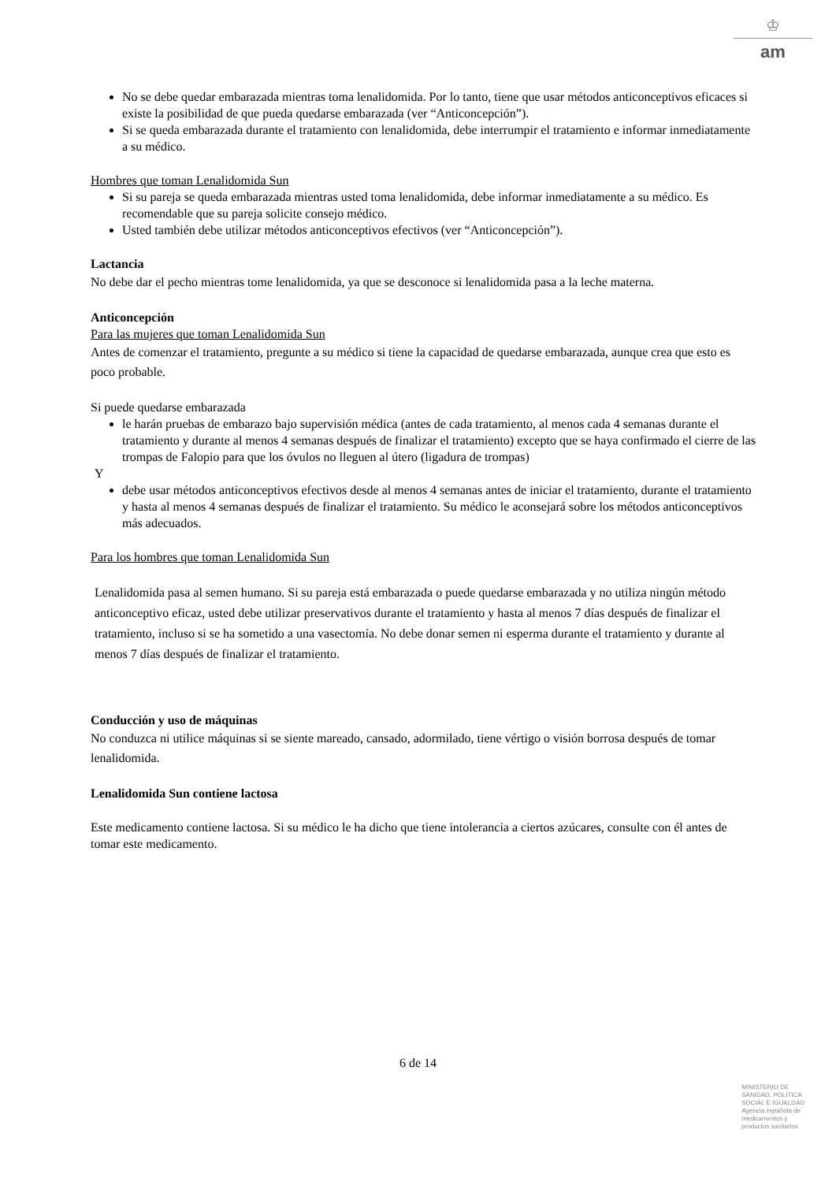♔
am
No se debe quedar embarazada mientras toma lenalidomida. Por lo tanto, tiene que usar métodos anticonceptivos eficaces si existe la posibilidad de que pueda quedarse embarazada (ver “Anticoncepción”).
Si se queda embarazada durante el tratamiento con lenalidomida, debe interrumpir el tratamiento e informar inmediatamente a su médico.
Hombres que toman Lenalidomida Sun
Si su pareja se queda embarazada mientras usted toma lenalidomida, debe informar inmediatamente a su médico. Es recomendable que su pareja solicite consejo médico.
Usted también debe utilizar métodos anticonceptivos efectivos (ver “Anticoncepción”).
Lactancia
No debe dar el pecho mientras tome lenalidomida, ya que se desconoce si lenalidomida pasa a la leche materna.
Anticoncepción
Para las mujeres que toman Lenalidomida Sun
Antes de comenzar el tratamiento, pregunte a su médico si tiene la capacidad de quedarse embarazada, aunque crea que esto es poco probable.
Si puede quedarse embarazada
le harán pruebas de embarazo bajo supervisión médica (antes de cada tratamiento, al menos cada 4 semanas durante el tratamiento y durante al menos 4 semanas después de finalizar el tratamiento) excepto que se haya confirmado el cierre de las trompas de Falopio para que los óvulos no lleguen al útero (ligadura de trompas)
Y
debe usar métodos anticonceptivos efectivos desde al menos 4 semanas antes de iniciar el tratamiento, durante el tratamiento y hasta al menos 4 semanas después de finalizar el tratamiento. Su médico le aconsejará sobre los métodos anticonceptivos más adecuados.
Para los hombres que toman Lenalidomida Sun
Lenalidomida pasa al semen humano. Si su pareja está embarazada o puede quedarse embarazada y no utiliza ningún método anticonceptivo eficaz, usted debe utilizar preservativos durante el tratamiento y hasta al menos 7 días después de finalizar el tratamiento, incluso si se ha sometido a una vasectomía. No debe donar semen ni esperma durante el tratamiento y durante al menos 7 días después de finalizar el tratamiento.
Conducción y uso de máquinas
No conduzca ni utilice máquinas si se siente mareado, cansado, adormilado, tiene vértigo o visión borrosa después de tomar lenalidomida.
Lenalidomida Sun contiene lactosa
Este medicamento contiene lactosa. Si su médico le ha dicho que tiene intolerancia a ciertos azúcares, consulte con él antes de tomar este medicamento.
6 de 14
MINISTERIO DE
SANIDAD, POLITICA
SOCIAL E IGUALDAD
Agencia española de
medicamentos y
productos sanitarios